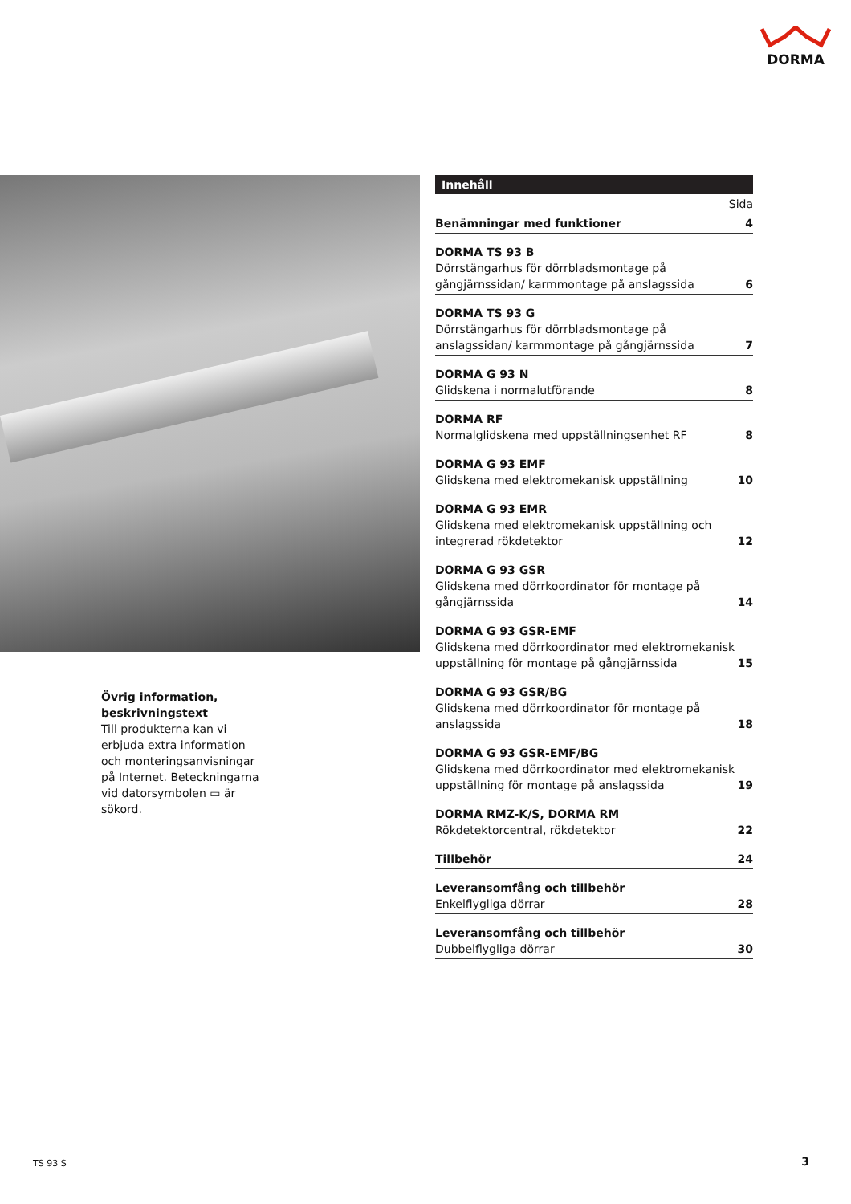DORMA
Övrig information, beskrivningstext
Till produkterna kan vi erbjuda extra information och monteringsanvisningar på Internet. Beteckningarna vid datorsymbolen ▭ är sökord.
Innehåll
Sida
Benämningar med funktioner 4
DORMA TS 93 B
Dörrstängarhus för dörrbladsmontage på gångjärnssidan/ karmmontage på anslagssida 6
DORMA TS 93 G
Dörrstängarhus för dörrbladsmontage på anslagssidan/ karmmontage på gångjärnssida 7
DORMA G 93 N
Glidskena i normalutförande 8
DORMA RF
Normalglidskena med uppställningsenhet RF 8
DORMA G 93 EMF
Glidskena med elektromekanisk uppställning 10
DORMA G 93 EMR
Glidskena med elektromekanisk uppställning och integrerad rökdetektor 12
DORMA G 93 GSR
Glidskena med dörrkoordinator för montage på gångjärnssida 14
DORMA G 93 GSR-EMF
Glidskena med dörrkoordinator med elektromekanisk uppställning för montage på gångjärnssida 15
DORMA G 93 GSR/BG
Glidskena med dörrkoordinator för montage på anslagssida 18
DORMA G 93 GSR-EMF/BG
Glidskena med dörrkoordinator med elektromekanisk uppställning för montage på anslagssida 19
DORMA RMZ-K/S, DORMA RM
Rökdetektorcentral, rökdetektor 22
Tillbehör 24
Leveransomfång och tillbehör
Enkelflygliga dörrar 28
Leveransomfång och tillbehör
Dubbelflygliga dörrar 30
TS 93 S 3